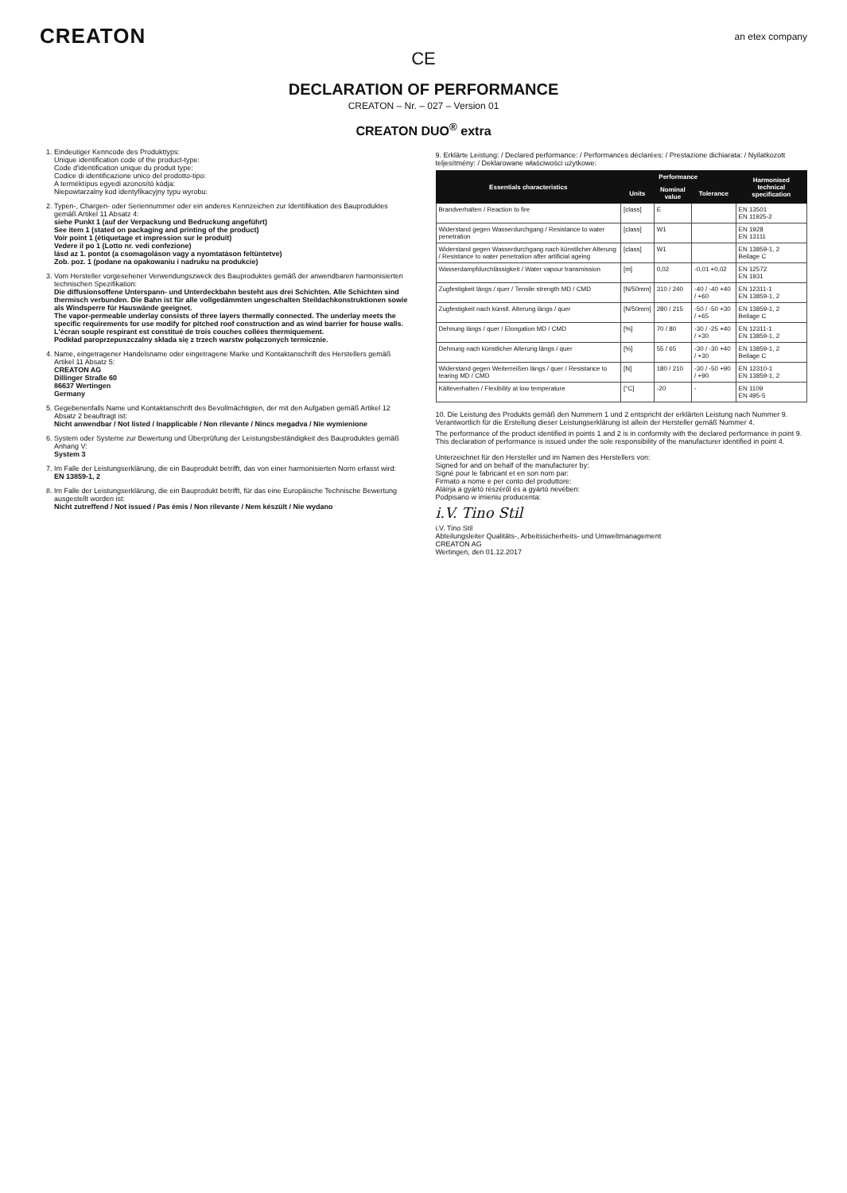CREATON
an etex company
CE
DECLARATION OF PERFORMANCE
CREATON – Nr. – 027 – Version 01
CREATON DUO<sup>®</sup> extra
1. Eindeutiger Kenncode des Produkttyps:
Unique identification code of the product-type:
Code d'identification unique du produit type:
Codice di identificazione unico del prodotto-tipo:
A terméktípus egyedi azonosító kódja:
Niepowtarzalny kod identyfikacyjny typu wyrobu:
2. Typen-, Chargen- oder Seriennummer oder ein anderes Kennzeichen zur Identifikation des Bauproduktes gemäß Artikel 11 Absatz 4:
siehe Punkt 1 (auf der Verpackung und Bedruckung angeführt)
See item 1 (stated on packaging and printing of the product)
Voir point 1 (étiquetage et impression sur le produit)
Vedere il po 1 (Lotto nr. vedi confezione)
lásd az 1. pontot (a csomagoláson vagy a nyomtatáson feltüntetve)
Zob. poz. 1 (podane na opakowaniu i nadruku na produkcie)
3. Vom Hersteller vorgesehener Verwendungszweck des Bauproduktes gemäß der anwendbaren harmonisierten technischen Spezifikation:
Die diffusionsoffene Unterspann- und Unterdeckbahn besteht aus drei Schichten. Alle Schichten sind thermisch verbunden. Die Bahn ist für alle vollgedämmten ungeschalten Steildachkonstruktionen sowie als Windsperre für Hauswände geeignet.
The vapor-permeable underlay consists of three layers thermally connected. The underlay meets the specific requirements for use modify for pitched roof construction and as wind barrier for house walls.
L'écran souple respirant est constitué de trois couches collées thermiquement.
Podkład paroprzepuszczalny składa się z trzech warstw połączonych termicznie.
4. Name, eingetragener Handelsname oder eingetragene Marke und Kontaktanschrift des Herstellers gemäß Artikel 11 Absatz 5:
CREATON AG
Dillinger Straße 60
86637 Wertingen
Germany
5. Gegebenenfalls Name und Kontaktanschrift des Bevollmächtigten, der mit den Aufgaben gemäß Artikel 12 Absatz 2 beauftragt ist:
Nicht anwendbar / Not listed / Inapplicable / Non rilevante / Nincs megadva / Nie wymienione
6. System oder Systeme zur Bewertung und Überprüfung der Leistungsbeständigkeit des Bauproduktes gemäß Anhang V:
System 3
7. Im Falle der Leistungserklärung, die ein Bauprodukt betrifft, das von einer harmonisierten Norm erfasst wird:
EN 13859-1, 2
8. Im Falle der Leistungserklärung, die ein Bauprodukt betrifft, für das eine Europäische Technische Bewertung ausgestellt worden ist:
Nicht zutreffend / Not issued / Pas émis / Non rilevante / Nem készült / Nie wydano
9. Erklärte Leistung: / Declared performance: / Performances déclarées: / Prestazione dichiarata: / Nyilatkozott teljesítmény: / Deklarowane właściwości użytkowe:
| Essentials characteristics | Performance | | | Harmonised technical specification |
| --- | --- | --- | --- | --- |
| | Units | Nominal value | Tolerance | |
| Brandverhalten / Reaction to fire | [class] | E | | EN 13501 EN 11925-2 |
| Widerstand gegen Wasserdurchgang / Resistance to water penetration | [class] | W1 | | EN 1928 EN 13111 |
| Widerstand gegen Wasserdurchgang nach künstlicher Alterung / Resistance to water penetration after artificial ageing | [class] | W1 | | EN 13859-1, 2 Beilage C |
| Wasserdampfdurchlässigkeit / Water vapour transmission | [m] | 0,02 | -0,01 +0,02 | EN 12572 EN 1931 |
| Zugfestigkeit längs / quer / Tensile strength MD / CMD | [N/50mm] | 310 / 240 | -40 / -40 +40 / +60 | EN 12311-1 EN 13859-1, 2 |
| Zugfestigkeit nach künstl. Alterung längs / quer | [N/50mm] | 280 / 215 | -50 / -50 +30 / +65 | EN 13859-1, 2 Beilage C |
| Dehnung längs / quer / Elongation MD / CMD | [%] | 70 / 80 | -30 / -25 +40 / +30 | EN 12311-1 EN 13859-1, 2 |
| Dehnung nach künstlicher Alterung längs / quer | [%] | 55 / 65 | -30 / -30 +40 / +30 | EN 13859-1, 2 Beilage C |
| Widerstand gegen Weiterreißen längs / quer / Resistance to tearing MD / CMD | [N] | 180 / 210 | -30 / -50 +90 / +90 | EN 12310-1 EN 13859-1, 2 |
| Kälteverhalten / Flexibility at low temperature | [°C] | -20 | - | EN 1109 EN 495-5 |
10. Die Leistung des Produkts gemäß den Nummern 1 und 2 entspricht der erklärten Leistung nach Nummer 9. Verantwortlich für die Erstellung dieser Leistungserklärung ist allein der Hersteller gemäß Nummer 4.
The performance of the product identified in points 1 and 2 is in conformity with the declared performance in point 9. This declaration of performance is issued under the sole responsibility of the manufacturer identified in point 4.
Unterzeichnet für den Hersteller und im Namen des Herstellers von:
Signed for and on behalf of the manufacturer by:
Signé pour le fabricant et en son nom par:
Firmato a nome e per conto del produttore:
Aláírja a gyártó részéről és a gyártó nevében:
Podpisano w imieniu producenta:
i.V. Tino Stil
i.V. Tino Stil
Abteilungsleiter Qualitäts-, Arbeitssicherheits- und Umweltmanagement
CREATON AG
Wertingen, den 01.12.2017